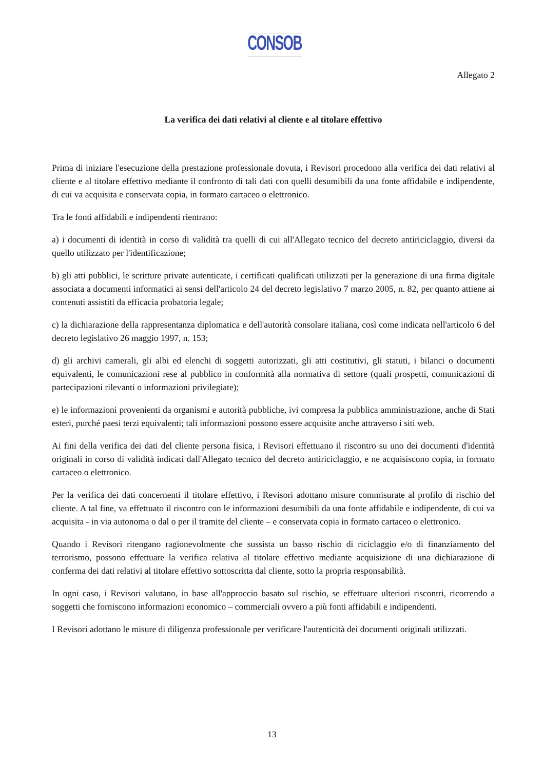CONSOB
Allegato 2
La verifica dei dati relativi al cliente e al titolare effettivo
Prima di iniziare l'esecuzione della prestazione professionale dovuta, i Revisori procedono alla verifica dei dati relativi al cliente e al titolare effettivo mediante il confronto di tali dati con quelli desumibili da una fonte affidabile e indipendente, di cui va acquisita e conservata copia, in formato cartaceo o elettronico.
Tra le fonti affidabili e indipendenti rientrano:
a) i documenti di identità in corso di validità tra quelli di cui all'Allegato tecnico del decreto antiriciclaggio, diversi da quello utilizzato per l'identificazione;
b) gli atti pubblici, le scritture private autenticate, i certificati qualificati utilizzati per la generazione di una firma digitale associata a documenti informatici ai sensi dell'articolo 24 del decreto legislativo 7 marzo 2005, n. 82, per quanto attiene ai contenuti assistiti da efficacia probatoria legale;
c) la dichiarazione della rappresentanza diplomatica e dell'autorità consolare italiana, così come indicata nell'articolo 6 del decreto legislativo 26 maggio 1997, n. 153;
d) gli archivi camerali, gli albi ed elenchi di soggetti autorizzati, gli atti costitutivi, gli statuti, i bilanci o documenti equivalenti, le comunicazioni rese al pubblico in conformità alla normativa di settore (quali prospetti, comunicazioni di partecipazioni rilevanti o informazioni privilegiate);
e) le informazioni provenienti da organismi e autorità pubbliche, ivi compresa la pubblica amministrazione, anche di Stati esteri, purché paesi terzi equivalenti; tali informazioni possono essere acquisite anche attraverso i siti web.
Ai fini della verifica dei dati del cliente persona fisica, i Revisori effettuano il riscontro su uno dei documenti d'identità originali in corso di validità indicati dall'Allegato tecnico del decreto antiriciclaggio, e ne acquisiscono copia, in formato cartaceo o elettronico.
Per la verifica dei dati concernenti il titolare effettivo, i Revisori adottano misure commisurate al profilo di rischio del cliente. A tal fine, va effettuato il riscontro con le informazioni desumibili da una fonte affidabile e indipendente, di cui va acquisita - in via autonoma o dal o per il tramite del cliente – e conservata copia in formato cartaceo o elettronico.
Quando i Revisori ritengano ragionevolmente che sussista un basso rischio di riciclaggio e/o di finanziamento del terrorismo, possono effettuare la verifica relativa al titolare effettivo mediante acquisizione di una dichiarazione di conferma dei dati relativi al titolare effettivo sottoscritta dal cliente, sotto la propria responsabilità.
In ogni caso, i Revisori valutano, in base all'approccio basato sul rischio, se effettuare ulteriori riscontri, ricorrendo a soggetti che forniscono informazioni economico – commerciali ovvero a più fonti affidabili e indipendenti.
I Revisori adottano le misure di diligenza professionale per verificare l'autenticità dei documenti originali utilizzati.
13